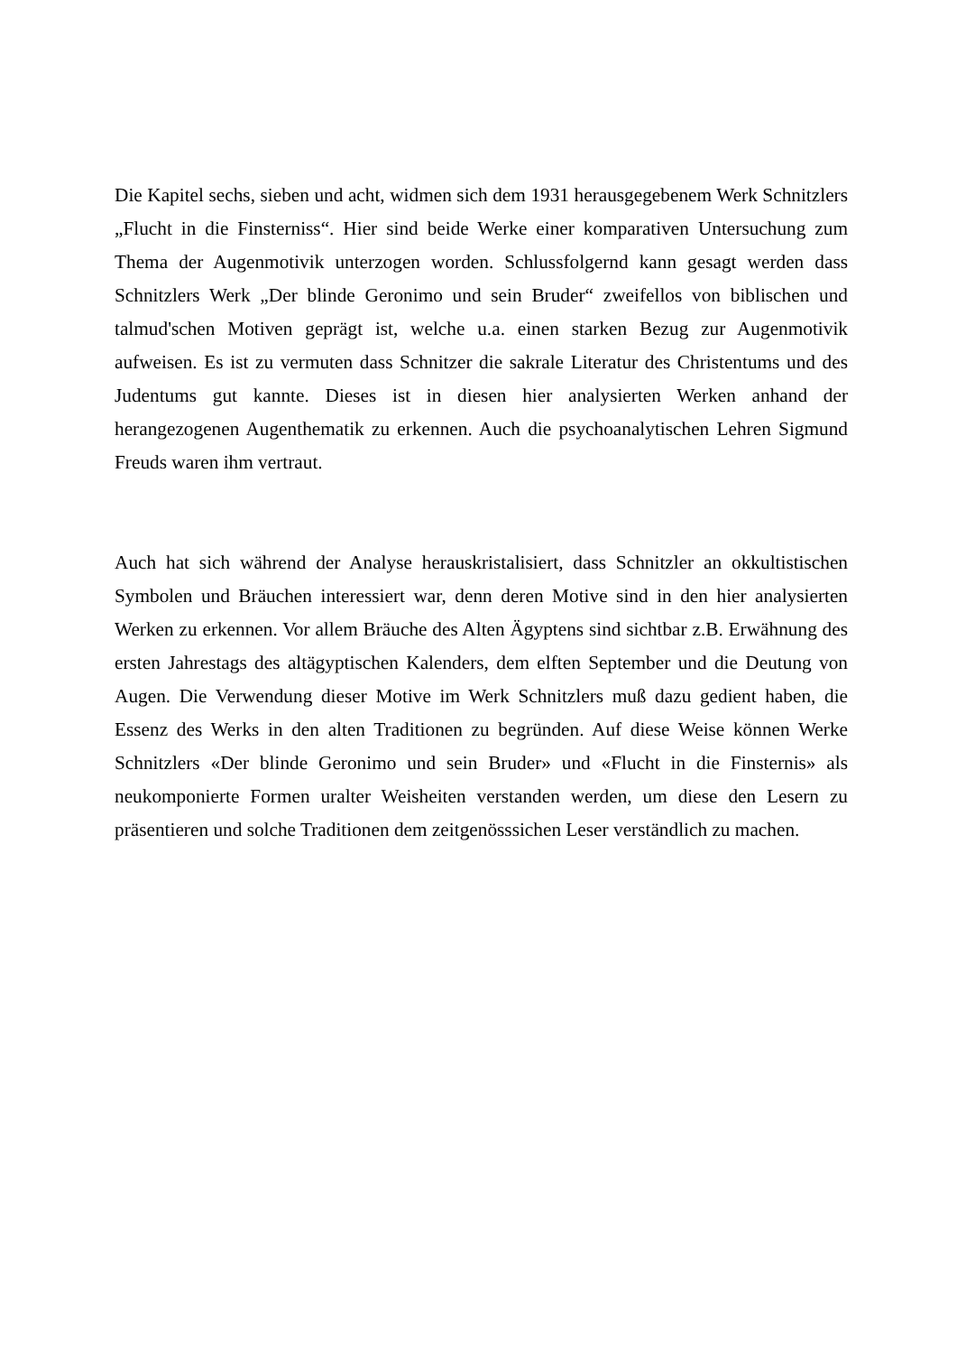Die Kapitel sechs, sieben und acht, widmen sich dem 1931 herausgegebenem Werk Schnitzlers „Flucht in die Finsterniss“. Hier sind beide Werke einer komparativen Untersuchung zum Thema der Augenmotivik unterzogen worden. Schlussfolgernd kann gesagt werden dass Schnitzlers Werk „Der blinde Geronimo und sein Bruder“ zweifellos von biblischen und talmud'schen Motiven geprägt ist, welche u.a. einen starken Bezug zur Augenmotivik aufweisen. Es ist zu vermuten dass Schnitzer die sakrale Literatur des Christentums und des Judentums gut kannte. Dieses ist in diesen hier analysierten Werken anhand der herangezogenen Augenthematik zu erkennen. Auch die psychoanalytischen Lehren Sigmund Freuds waren ihm vertraut.
Auch hat sich während der Analyse herauskristalisiert, dass Schnitzler an okkultistischen Symbolen und Bräuchen interessiert war, denn deren Motive sind in den hier analysierten Werken zu erkennen. Vor allem Bräuche des Alten Ägyptens sind sichtbar z.B. Erwähnung des ersten Jahrestags des altägyptischen Kalenders, dem elften September und die Deutung von Augen. Die Verwendung dieser Motive im Werk Schnitzlers muß dazu gedient haben, die Essenz des Werks in den alten Traditionen zu begründen. Auf diese Weise können Werke Schnitzlers «Der blinde Geronimo und sein Bruder» und «Flucht in die Finsternis» als neukomponierte Formen uralter Weisheiten verstanden werden, um diese den Lesern zu präsentieren und solche Traditionen dem zeitgenösssichen Leser verständlich zu machen.